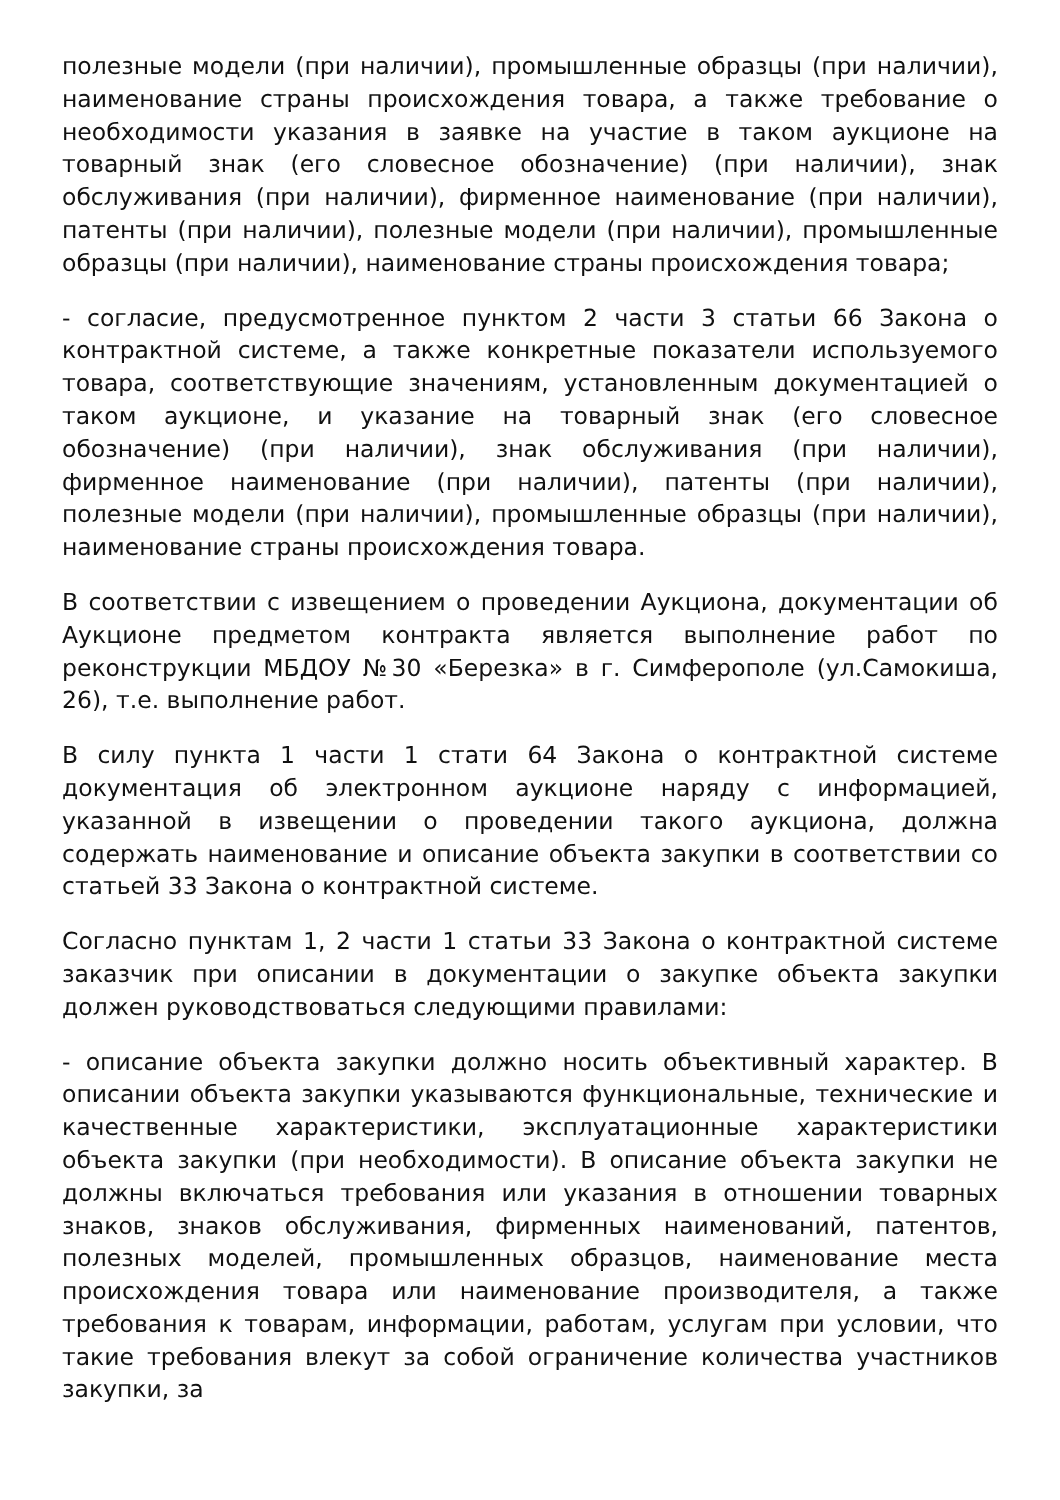полезные модели (при наличии), промышленные образцы (при наличии), наименование страны происхождения товара, а также требование о необходимости указания в заявке на участие в таком аукционе на товарный знак (его словесное обозначение) (при наличии), знак обслуживания (при наличии), фирменное наименование (при наличии), патенты (при наличии), полезные модели (при наличии), промышленные образцы (при наличии), наименование страны происхождения товара;
- согласие, предусмотренное пунктом 2 части 3 статьи 66 Закона о контрактной системе, а также конкретные показатели используемого товара, соответствующие значениям, установленным документацией о таком аукционе, и указание на товарный знак (его словесное обозначение) (при наличии), знак обслуживания (при наличии), фирменное наименование (при наличии), патенты (при наличии), полезные модели (при наличии), промышленные образцы (при наличии), наименование страны происхождения товара.
В соответствии с извещением о проведении Аукциона, документации об Аукционе предметом контракта является выполнение работ по реконструкции МБДОУ №30 «Березка» в г. Симферополе (ул.Самокиша, 26), т.е. выполнение работ.
В силу пункта 1 части 1 стати 64 Закона о контрактной системе документация об электронном аукционе наряду с информацией, указанной в извещении о проведении такого аукциона, должна содержать наименование и описание объекта закупки в соответствии со статьей 33 Закона о контрактной системе.
Согласно пунктам 1, 2 части 1 статьи 33 Закона о контрактной системе заказчик при описании в документации о закупке объекта закупки должен руководствоваться следующими правилами:
- описание объекта закупки должно носить объективный характер. В описании объекта закупки указываются функциональные, технические и качественные характеристики, эксплуатационные характеристики объекта закупки (при необходимости). В описание объекта закупки не должны включаться требования или указания в отношении товарных знаков, знаков обслуживания, фирменных наименований, патентов, полезных моделей, промышленных образцов, наименование места происхождения товара или наименование производителя, а также требования к товарам, информации, работам, услугам при условии, что такие требования влекут за собой ограничение количества участников закупки, за